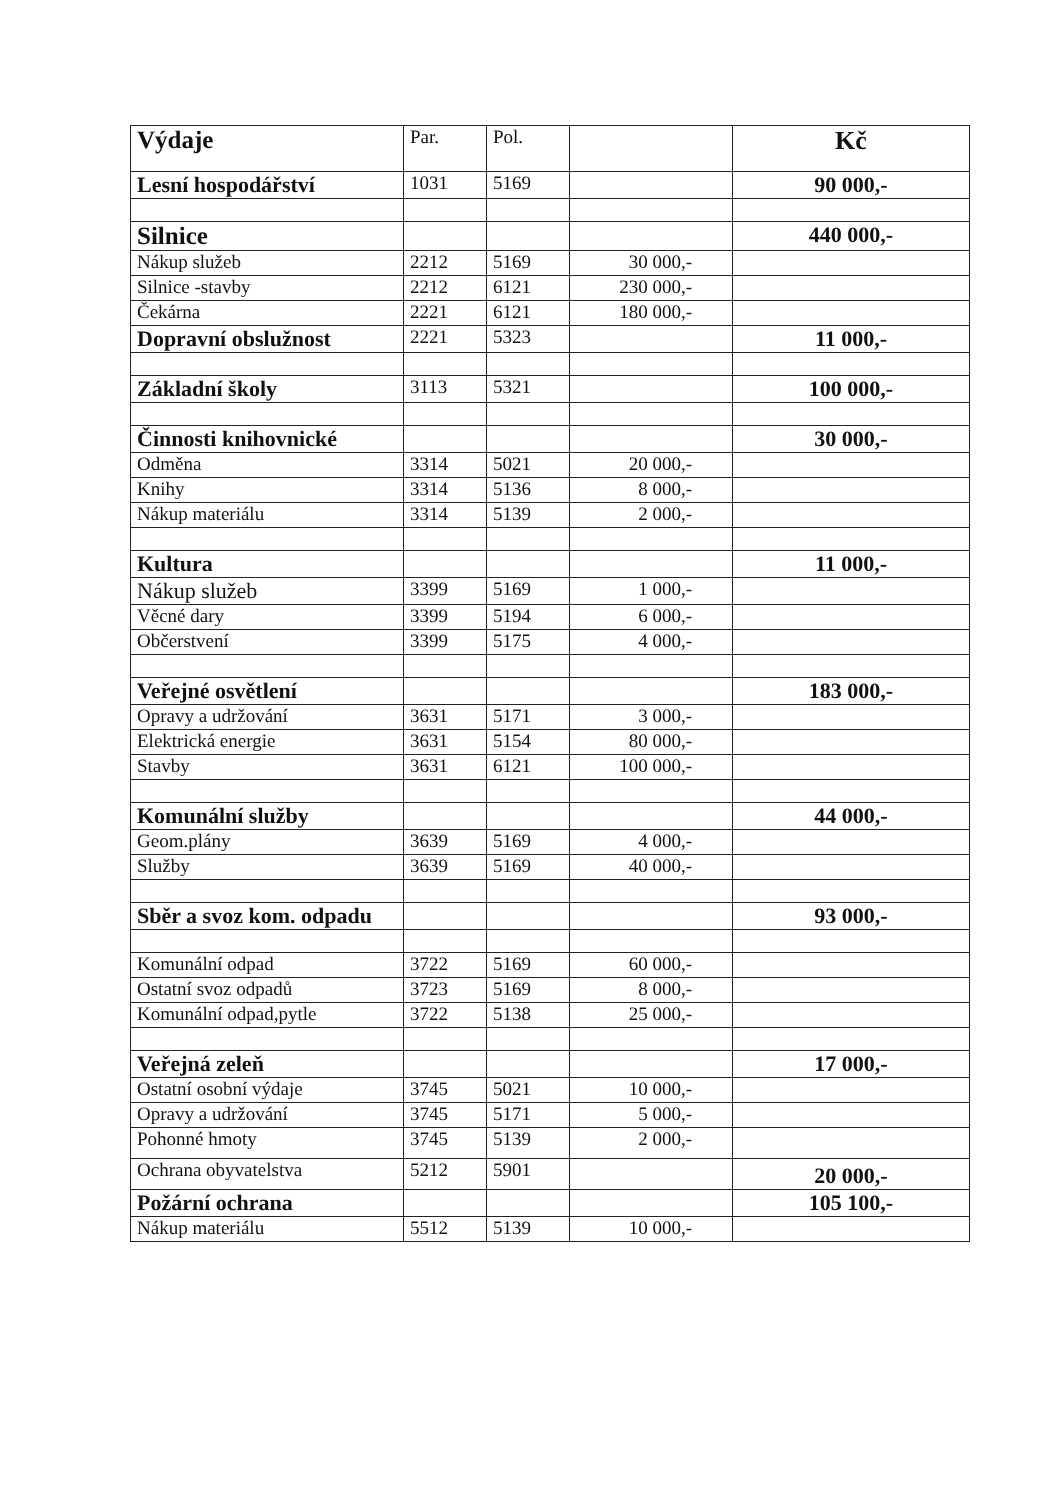| Výdaje | Par. | Pol. | | Kč |
| --- | --- | --- | --- | --- |
| Lesní hospodářství | 1031 | 5169 | | 90 000,- |
| Silnice | | | | 440 000,- |
| Nákup služeb | 2212 | 5169 | 30 000,- | |
| Silnice -stavby | 2212 | 6121 | 230 000,- | |
| Čekárna | 2221 | 6121 | 180 000,- | |
| Dopravní obslužnost | 2221 | 5323 | | 11 000,- |
| Základní školy | 3113 | 5321 | | 100 000,- |
| Činnosti knihovnické | | | | 30 000,- |
| Odměna | 3314 | 5021 | 20 000,- | |
| Knihy | 3314 | 5136 | 8 000,- | |
| Nákup materiálu | 3314 | 5139 | 2 000,- | |
| Kultura | | | | 11 000,- |
| Nákup služeb | 3399 | 5169 | 1 000,- | |
| Věcné dary | 3399 | 5194 | 6 000,- | |
| Občerstvení | 3399 | 5175 | 4 000,- | |
| Veřejné osvětlení | | | | 183 000,- |
| Opravy a udržování | 3631 | 5171 | 3 000,- | |
| Elektrická energie | 3631 | 5154 | 80 000,- | |
| Stavby | 3631 | 6121 | 100 000,- | |
| Komunální služby | | | | 44 000,- |
| Geom.plány | 3639 | 5169 | 4 000,- | |
| Služby | 3639 | 5169 | 40 000,- | |
| Sběr a svoz kom. odpadu | | | | 93 000,- |
| Komunální odpad | 3722 | 5169 | 60 000,- | |
| Ostatní svoz odpadů | 3723 | 5169 | 8 000,- | |
| Komunální odpad,pytle | 3722 | 5138 | 25 000,- | |
| Veřejná zeleň | | | | 17 000,- |
| Ostatní osobní výdaje | 3745 | 5021 | 10 000,- | |
| Opravy a udržování | 3745 | 5171 | 5 000,- | |
| Pohonné hmoty | 3745 | 5139 | 2 000,- | |
| Ochrana obyvatelstva | 5212 | 5901 | | 20 000,- |
| Požární ochrana | | | | 105 100,- |
| Nákup materiálu | 5512 | 5139 | 10 000,- | |